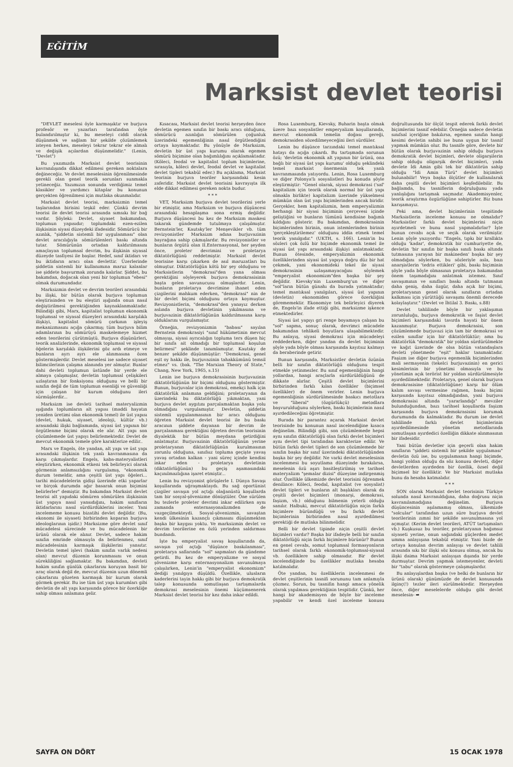EĞİTİM
Marksist devlet teorisi
"DEVLET meselesi öyle karmaşıktır ve burjuva profesör ve yazarları tarafından öyle bulandırılmıştır ki, bu meseleyi ciddi olarak düşünmek ve sağlam bir şekilde çözümlemek isteyen herkes, meseleyi tekrar tekrar ele almalı ve değişik açılardan düşünmelidir." (Lenin, "Devlet")
Bu yazımızda Marksist devlet teorisinin kavranılışında dikkat edilmesi gereken noktalara değineceğiz. Ve devlet meselesinin öğrenilmesinde gerekli olan genel teorik sorunları sunmakla yetineceğiz. Yazımızın sonunda verdiğimiz temel klasikler ve yardımcı kitaplar bu konunun gerçekten öğrenilmesi için mutlaka okunmalıdır.
Marksist devlet teorisi, marksizmin temel taşlarından birisini teşkil eder. Çünkü devrim teorisi ile devlet teorisi arasında sımsıkı bir bağ vardır. Şöyleki: Devlet, siyaset bakımından, toplumun yapısıdır; toplumdaki ezen-ezilen ilişkisinin siyasi düzeydeki ifadesidir. Sömürücü bir azınlık, "şiddetin sistemli bir uygulanması" olan devlet aracılığıyla sömürülenleri baskı altında tutar. Sömürünün ortadan kaldırılmasını amaçlayan toplumsal devrim, bu ilişkinin siyasal düzeyde tasfiyesi ile başlar. Hedef, sınıf iktidarı ve bu iktidarın aracı olan devlettir. Üzerlerinde şiddetin sistemli bir kullanımına maruz kalanlar ise şiddete başvurmak zorunda kalırlar. Şiddet, bu bakımdan, doğacak olan yeni bir toplumun "ebesi" olmak durumundadır.
Marksizmin devlet ve devrim teorileri arasındaki bu ilişki, bir bütün olarak burjuva toplumun eleştirisinden ve bu eleştiri ışığında onun nasıl değiştirilmesi gerektiğinden kaynaklanmaktadır. Bilindiği gibi, Marx, kapitalist toplumun ekonomik toplumsal ve siyasal düzeyleri arasındaki karşılıklı ilişkiyi, kapitalist sömürü çarkının işleyiş mekanizmasını açığa çıkarmış; tüm burjuva bilim adamlarının bu sömürüyü maskelemeye hizmet eden teorilerini çürütmüştü. Burjuva düşünürleri, teorik analizlerinde, ekonomik toplumsal ve siyasal öğelerin karşılıklı ilişkilerini göz ardı etmeye ve bunların ayrı ayrı ele alınmasına özen göstermişlerdir. Devlet meselesi ise sadece siyaset bilimcilerinin çalışma alanında yer almıştır. Bunlar dahi devleti toplumun üstünde bir yerde ele almaya çalışmışlar, devletin toplumsal çelişkileri uzlaştıran bir fonksiyonu olduğunu ve belli bir sınıfın değil de tüm toplumun esenliği ve güvenliği için çalışan bir kurum olduğunu ileri sürmüşlerdir...
Marksizm ise devleti tarihsel materyalizmin ışığında toplumların alt yapısı (maddi hayatın yeniden üretimi olan ekonomik temel) ile üst yapısı (devlet, hukuk, siyaset, ideoloji, kültür vb.) arasındaki ilişki bağlamında, siyasi üst yapının bir örgütlenme biçimi olarak ele alır. Alt yapı son çözümlemede üst yapıyı belirlemektedir. Devlet de mevcut ekonomik temele göre karakterize edilir..
Marx ve Engels, öte yandan, alt yapı ve üst yapı arasındaki ilişkinin tek yanlı kavranmasına da karşı çıkmışlardır. Engels, kaba-materyalistleri eleştirirken, ekonomik etkeni tek belirleyici olarak görmenin anlamsızlığını vurgulamış, "ekonomik durum temeldir, ama çeşitli üst yapı öğeleri... tarihi mücadelelerin gidişi üzerinde etki yaparlar ve birçok durumda ağır basarak onun biçimini belirlerler" demiştir. Bu bakımdan Marksist devlet teorisi alt yapıdaki sömüren sömürülen ilişkisinin üst yapıya nasıl yansıdığını, hakim sınıfların iktidarlarını nasıl sürdürdüklerini inceler. Yani incelememe konusu bizatihi devlet değildir. (Bu, ekonomi ile siyaseti birbirinden koparan burjuva ideologlarının işidir.) Marksizme göre devlet sınıf mücadelesi sürecinde ve bu mücadelenin bir ürünü olarak ele alınır. Devlet, sadece hakim sınıfın emrinde olmasıyla da belirlenmez, sınıf mücadelesinin karmaşık ilişkilerini yansıtır. Devletin temel işlevi (hakim sınıfın varlık nedeni olan) mevcut düzenin korunmasını ve onun sürekliliğini sağlamaktır. Bu bakımdan, devleti hakim sınıfın günlük çıkarlarını koruyan basit bir araç olarak değil de, mevcut düzenin uzun dönemli çıkarlarını gözeten karmaşık bir kurum olarak görmek gerekir. Bu ise tüm üst yapı kurumları gibi devletin de alt yapı karşısında görece bir özerkliğe sahip olması anlamına gelir.
Kısacası, Marksist devlet teorisi herşeyden önce devletin egemen sınıfın bir baskı aracı olduğunu, sömürücü azınlığın sömürülen çoğunluk üzerindeki egemenliğinin nasıl örgütlendiğini ortaya koymaktadır. Bu yönüyle de Marksizm, devletin bir üst yapı kurumu olarak egemen sömürü biçimine olan bağımlılığını açıklamaktadır. (Köleci, feodal ve kapitalist toplum biçimlerine, sırasıyla, köleci devlet, feodal devlet ve kapitalist devlet tipleri tekabül eder.) Bu açıklama, Marksist teorinin burjuva teoriler karşısındaki kesin zaferidir. Marksist devlet teorisini kavrayışta ilk elde dikkat edilmesi gereken nokta budur.
* * *
VET, Marksizm burjuva devlet teorilerini yerle bir etmiştir, ama Marksizm ve burjuva düşüncesi arasındaki hesaplaşma sona ermiş değildir. Burjuva düşüncesi bu kez de Marksizm maskesi takarak gündemde tutulmaya çalışılmıştır. Bernstein'ler, Kautsky'ler Menşevikler vb. tüm revizyonistler Marksizm adına burjuvazinin bayrağına sahip çıkmışlardır. Bu revizyonistler ve bunların örgütü olan II.Enternasyonal, her şeyden önce, proleter devrimini ve proletarya diktatörlüğünü reddetmiştir. Marksist devlet teorisine karşı çıkarken de asıl maruzatları bu olmuştur. Diktatörlüğün kötü bir şey olduğunu ve Marksistlerin "demokrasi"den yana olması gerektiğini söyleyerek burjuva demokrasisinin başta gelen savunucusu olmuşlardır. Lenin, bunların proletarya devrimine ihanet eden çizgilerini mahkum ederken, "demokrasi" nin de bir devlet biçimi olduğunu ortaya koymuştur. Revizyonistlerin, "demokrasi"den yanayız derken aslında burjuva devletinin yıkılmasına ve burjuvazinin diktatörlüğünün kaldırılmasına karşı olduklarını vurgulamıştır.
Örneğin, revizyonizmin "babası" sayılan Bernstein demokrasiyi "sınıf hükümetinin mevcut olmayışı, siyasi ayrıcalığın topluma ters düşen hiç bir sınıfa ait olmadığı bir toplumsal koşulun belirmesi" şeklinde tanımlamıştır. Kautsky de benzer şekilde düşünmüştür: "Demokrasi, genel eşit oy hakkı ile, burjuvazinin tahakkümünü temsil etmez" vs. (bak. "The Marxian Theory of State," Chang, New York, 1965, s.15)
Lenin ise burjuva demokrasisinin burjuvazinin diktatörlüğünün bir biçimi olduğunu göstermiştir. Bunun, burjuvalar için demokrasi, emekçi halk için diktatörlük anlamına geldiğini; proletaryanın da üzerindeki bu diktatörlüğü yıkmaktan, yani burjuva devlet aygıtını parçalamaktan başka yolu olmadığını vurgulamıştır. Devletin, şiddetin sistemli uygulanmasının bir aracı olduğunu öğreten Marksist devlet teorisi ile bu baskı aracının şiddete dayanan bir devrim ile parçalanması gerektiğini öğreten devrim teorisinin diyalektik bir bütün meydana getirdiğini anlatmıştır. Burjuvazinin diktatörlüğünün yerine proletaryanın diktatörlüğünün kurulmasının zorunlu olduğuna, sınıfsız topluma geçişte yavaş yavaş ortadan kalkan - yani süreç içinde kendini inkar eden - proletarya devletinin (diktatörlüğünün) bu geçiş aşamasındaki kaçınılmazlığına işaret etmiştir...
Lenin bu revizyonist görüşlerle I. Dünya Savaşı koşullarında uğraşmaktaydı. Bu sağ oportünist çizgiler savaşın yol açtığı olağanüstü koşullarda tam bir sosyal-şövenizme dönüştüler. Öne sürülen bu tezlerle proleter devrimi inkar edilirken aynı zamanda enternasyonalizmden de vazgeçilmekteydi. Sosyal-şövenizmin, savaştan kendi ülkesinin kazançlı çıkmasını düşünmekten başka bir kaygısı yoktu. Ve marksizmin devlet ve devrim teorilerine en özlü yerinden saldırması bundandı.
İşte bu emperyalist savaş koşullarında da, savaşın yol açtığı "düşünce baskılanması", proletarya saflarında "sol" sapmaları da gündeme getirdi. Bu kez de emperyalizme ve sosyal şövenizme karşı enternasyonalizm savunulmaya çalışılırken, Lenin'in "emperyalist ekonomizm" dediği yanılgıya düşüldü. Özellikle, ulusların kaderlerini tayin hakkı gibi bir burjuva demokratik talep konusunda somutlaşan tartışmalarda demokrasi meselesinin önemi küçümsenerek Marksist devlet teorisi bir kez daha inkar edildi.
Rosa Luxemburg, Kievsky, Buharin başta olmak üzere bazı sosyalistler emperyalizm koşullarında, mevcut ekonomik temelin doğası gereği, demokrasiden sözedilmeyeceğini ileri sürdüler.
Lenin bu düşünce tarzındaki temel mantıksal hatayı da açığa çıkardı. Bu tartışmada sorunun özü; 'devletin ekonomik alt yapının bir ürünü, ona bağlı bir siyasi üst yapı kurumu' olduğu şeklindeki temel marksist önermenin tek yanlı kavranmasında yatıyordu. Lenin, Rosa Luxemburg ve diğer Polonya'lı sosyalistleri bu konuda şöyle eleştirmiştir: "Genel olarak, siyasi demokrasi ('saf' kapitalizm için teorik olarak normal bir üst yapı olmakla birlikte) kapitalizm üzerinde yükselmesi mümkün olan üst yapı biçimlerinden ancak biridir. Gerçekler, hem kapitalizmin, hem emperyalizmin herhangi bir siyasi biçiminin çerçevesi içinde geliştiğini ve bunların tümünü kendisine bağımlı kıldığını gösterir. Bu bakımdan, demokrasinin biçimlerinden birinin, onun istemlerinden birinin 'gerçekleştirilemez' olduğunu iddia etmek temel teorik yanılgıdır." (UKTH, s. 166). Lenin'in bu sözleri çok özlü bir biçimde ekonomik temel ile siyasi üst yapı arasındaki ilişkiyi anlatmaktadır. Bunun ötesinde, emperyalizmin ekonomik özelliklerinden siyasi üst yapıya doğru düz bir hat çekmek, yani ekonomideki tekel ile siyasi demokrasinin uzlaşamayacağını söylemek "emperyalist ekonomizm"den başka bir şey değildir. Kievsky'nin Luxemburg'un ve diğer "sol"ların bütün günahı da burada yatmaktadır; temel mantıksal yanılgıları, siyasi üst yapının (devletin) ekonomiden görece özerkliğini görememektir. Ekonomiye tek belirleyici diyerek de, Engels'in ifade ettiği gibi, marksizme işkence etmektedirler.
Siyasi üst yapıyı gri renge boyamaya çalışan bu "sol" sapma, sonuç olarak, devrimci mücadele bakımından tehlikeli boyutlara ulaşabilmektedir. Bu anlayış, siyasi demokrasi için mücadeleyi reddederken, diğer yandan da devlet biçiminin şöyle yada böyle olması karşısında kayıtsız kalmayı da beraberinde getirir.
Bunun karşısında, Marksistler devletin özünün belli bir sınıfın diktatörlüğü olduğunu tespit etmekle yetinmezler. Bu sınıf egemenliğinin hangi yollardan, hangi araçlarla sürdürüldüğünü de dikkate alırlar. Çeşitli devlet biçimlerini birbirinden farklı kılan özellikler (biçimsel özellikler) de önem verirler. Lenin burjuva egemenliğinin sürdürülmesinde baskıcı metotlara ve "liberal" (özgürlükçü) metodlara başvurulduğunu söylerken, baskı biçimlerinin nasıl ayırdedileceğini öğretmiştir.
Burada bir parantez açarak Marksist devlet teorisinde bu konunun nasıl incelendiğine kısaca değinelim. Bilindiği gibi, son çözümlemede hepsi aynı sınıfın diktatörlüğü olan farklı devlet biçimleri aynı devlet tipi tarafından karakterize edilir. Ve bütün farklı devlet tipleri de son çözümlemede bir sınıfın başka bir sınıf üzerindeki diktatörlüğünden başka bir şey değildir. Ne varki devlet meselesinin incelenmesi bu soyutlama düzeyinde bırakılırsa, meselenin özü aşırı basitleştirilmiş ve tarihsel materyalizm "şemalar dizisi" düzeyine indirgenmiş olur. Özellikle ülkemizde devlet teorisini öğrenmek denilince: Köleci, feodal, kapitalist (ve sosyalist) devlet tipleri ve bunların alt başlıkları olarak da çeşitli devlet biçimleri (monarşi, demokrasi, faşizm, vb.) olduğunu bilmenin yeterli olduğu sanılır. Halbuki, mevcut diktatörlüğün niçin farklı biçimlere büründüğü ve bu farklı devlet biçimlerinin birbirinden nasıl ayırdedilmesi gerektiği de mutlaka bilinmelidir.
Belli bir devlet tipinde niçin çeşitli devlet biçimleri vardır? Başka bir ifadeyle belli bir sınıfın diktatörlüğü niçin farklı biçimlere bürünür? Bunun en genel cevabı, somut toplumsal formasyonların tarihsel olarak farklı ekonomik-toplumsal-siyasal vb. özelliklere sahip olmasıdır. Bir devlet incelendiğinde bu özellikler mutlaka hesaba katılmalıdır.
Öte yandan, bu özelliklerin incelenmesi de devlet çeşitlerinin tasnifi sorununu tam anlamıyla çözmez. Sorun, bu tasnifin hangi amaca yönelik olarak yapılması gerektiğinin tespitidir. Çünkü, her hangi bir akademisyen de böyle bir inceleme yapabilir ve kendi özel inceleme konusu doğrultusunda bir ölçüt tespit ederek farklı devlet biçimlerini tasnif edebilir. Örneğin sadece devletin sınıfsal içeriğine bakılırsa, egemen sınıfın hangi kesimi devletin sahibi ise buna uygun bir tasnif yapmak mümkün olur. Bu tasnife göre, devlete bir bütün olarak burjuvazinin sahip olduğu burjuva demokratik devlet biçimleri, devlete oligarşilerin sahip olduğu oligarşik devlet biçimleri, yada devlete İdi Amin gibi tek bir diktatörün sahip olduğu "İdi Amin Türü" devlet biçimleri bulunabilir! Veya başka ölçütler de kullanılarak daha çeşitli devlet biçimleri keşfedilebilir. Bu bağlamda, bu tasniflerin doğruluğunu yada yanlışlığını tartışmak saçmadır. Akademisyenler, teorik araştırma özgürlüğüne sahiptirler. Biz buna karışamayız.
Peki ama, devlet biçimlerinin tespitinde Marksistlerin inceleme konusu ne olmalıdır? Marksistler farklı devlet biçimlerini niçin ayırdetmeli ve bunu nasıl yapmalıdırlar? İşte bunun cevabı açık ve seçik olarak verilmiştir. Lenin şöyle yazıyordu: "Engels, tıpkı bir krallıkta olduğu 'kadar', demokratik bir cumhuriyette de, devletin 'bir sınıfın bir başka sınıfı baskı altında tutmasına yarayan bir makineden' başka bir şey olmadığını söylerken, bu sözleriyle asla, bazı anarşistlerin 'tedris ettikleri' gibi, baskı biçiminin şöyle yada böyle olmasının proletarya bakımından önem taşımadığını anlatmak istemez. Sınıf savaşımının ve sınıfları baskı altında tutmanın daha geniş, daha özgür, daha açık bir biçimi, proletaryanın genel olarak sınıfların ortadan kalkması için yürüttüğü savaşımı önemli derecede kolaylaştırır." (Devlet ve İhtilal 3. Baskı, s.88)
Devlet tahlilinde böyle bir yaklaşımın zorunluluğu, burjuva demokratik ve faşist devlet biçimleri karşısındaki tavırda hayati bir önem kazanmıştır. Burjuva demokrasisi, son çözümlemede burjuvazi için tam bir demokrasi ve ezilen sınıflar için bir diktatörlüktür; ama bu diktatörlük "demokratik" bir yoldan sürdürülmekte ve kağıt üzerinde de olsa bütün vatandaşlara devleti yönetmede "eşit" haklar tanımaktadır. Faşizm ise diğer burjuva egemenlik biçimlerinden mali sermayenin (tekelci burjuvazinin) en gerici kesimlerinin bir yönetimi olmasıyla ve bu yönetimin açık terörist bir yoldan sürdürülmesiyle ayırdedilmektedir. Proletarya, genel olarak burjuva demokrasisine (diktatörlüğüne) karşı bir ölüm kalım savaşı vermesine rağmen, baskı biçimi karşısında kayıtsız olmadığından, yani burjuva demokrasisi altında "yararlandığı" mevziler bulunduğundan, bazı tarihsel koşullarda faşizm karşısında burjuva demokrasisini korumak durumunda da kalmaktadır. Bu durum ise devlet tahlilinde farklı devlet biçimlerinin ayırdedilmesinde yönetim metodlarında somutlaşan ayırdedici özelliğin dikkate alınmasının bir ifadesidir.
Yani bütün devletler için geçerli olan hakim sınıfların "şiddeti sistemli bir şekilde uygulaması" devletin özü ise, bu uygulamanın hangi biçimde, hangi yoldan olduğu da söz konusu devleti, diğer devletlerden ayırdeden bir özellik, özsel değil biçimsel bir özelliktir. Ve bir Marksist mutlaka bunu da hesaba katmalıdır.
* * *
SON olarak Marksist devlet teorisinin Türkiye solunda nasıl kavranıldığına, daha doğrusu niçin kavranılamadığına değinelim. Burjuva düşüncesinin aşılamamış olması, ülkemizde "solcular" tarafından uzun süre burjuva devlet teorilerinin zımni bir şekilde savunulmasına yol açmıştır. (Kerim devlet teorileri, ATÜT tartışmaları vb.) Kuşkusuz bu teoriler, proletaryanın bağımsız siyaseti yerine, onun sağındaki güçlerden medet umma anlayışına tekabül etmiştir. Yani bizde de ortaya konulan devrim anlayışı ve devlet tahlili arasında sıkı bir ilişki söz konusu olmuş, ancak bu ilişki daima Marksist anlayışın dışında bir yerde durmuştur. Devrim yapmak istemeyenler, devleti bir "tabu" olarak göstermeye çalışmışlardır.
Bu anlayışlardan başka (ve belki de bunların bir ürünü olarak) günümüzde de devlet konusunda ilginç(!) tezler ileri sürülmektedir. Herşeyden önce, diğer meselelerde olduğu gibi devlet meselesin- ➡
SAYFA ON DÖRT 15 OCAK 1978